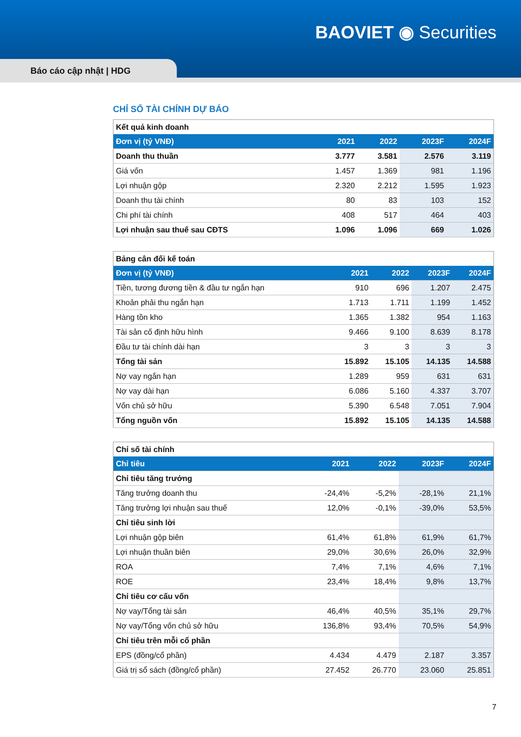BAOVIET ◉ Securities
Báo cáo cập nhật | HDG
CHỈ SỐ TÀI CHÍNH DỰ BÁO
| Kết quả kinh doanh | | | | |
| Đơn vị (tỷ VNĐ) | 2021 | 2022 | 2023F | 2024F |
| Doanh thu thuần | 3.777 | 3.581 | 2.576 | 3.119 |
| Giá vốn | 1.457 | 1.369 | 981 | 1.196 |
| Lợi nhuận gộp | 2.320 | 2.212 | 1.595 | 1.923 |
| Doanh thu tài chính | 80 | 83 | 103 | 152 |
| Chi phí tài chính | 408 | 517 | 464 | 403 |
| Lợi nhuận sau thuế sau CĐTS | 1.096 | 1.096 | 669 | 1.026 |
| Bảng cân đối kế toán | | | | |
| Đơn vị (tỷ VNĐ) | 2021 | 2022 | 2023F | 2024F |
| Tiền, tương đương tiền & đầu tư ngắn hạn | 910 | 696 | 1.207 | 2.475 |
| Khoản phải thu ngắn hạn | 1.713 | 1.711 | 1.199 | 1.452 |
| Hàng tồn kho | 1.365 | 1.382 | 954 | 1.163 |
| Tài sản cố định hữu hình | 9.466 | 9.100 | 8.639 | 8.178 |
| Đầu tư tài chính dài hạn | 3 | 3 | 3 | 3 |
| Tổng tài sản | 15.892 | 15.105 | 14.135 | 14.588 |
| Nợ vay ngắn hạn | 1.289 | 959 | 631 | 631 |
| Nợ vay dài hạn | 6.086 | 5.160 | 4.337 | 3.707 |
| Vốn chủ sở hữu | 5.390 | 6.548 | 7.051 | 7.904 |
| Tổng nguồn vốn | 15.892 | 15.105 | 14.135 | 14.588 |
| Chỉ số tài chính | | | | |
| Chỉ tiêu | 2021 | 2022 | 2023F | 2024F |
| Chỉ tiêu tăng trưởng | | | | |
| Tăng trưởng doanh thu | -24,4% | -5,2% | -28,1% | 21,1% |
| Tăng trưởng lợi nhuận sau thuế | 12,0% | -0,1% | -39,0% | 53,5% |
| Chỉ tiêu sinh lời | | | | |
| Lợi nhuận gộp biên | 61,4% | 61,8% | 61,9% | 61,7% |
| Lợi nhuận thuần biên | 29,0% | 30,6% | 26,0% | 32,9% |
| ROA | 7,4% | 7,1% | 4,6% | 7,1% |
| ROE | 23,4% | 18,4% | 9,8% | 13,7% |
| Chỉ tiêu cơ cấu vốn | | | | |
| Nợ vay/Tổng tài sản | 46,4% | 40,5% | 35,1% | 29,7% |
| Nợ vay/Tổng vốn chủ sở hữu | 136,8% | 93,4% | 70,5% | 54,9% |
| Chỉ tiêu trên mỗi cổ phần | | | | |
| EPS (đồng/cổ phần) | 4.434 | 4.479 | 2.187 | 3.357 |
| Giá trị sổ sách (đồng/cổ phần) | 27.452 | 26.770 | 23.060 | 25.851 |
7